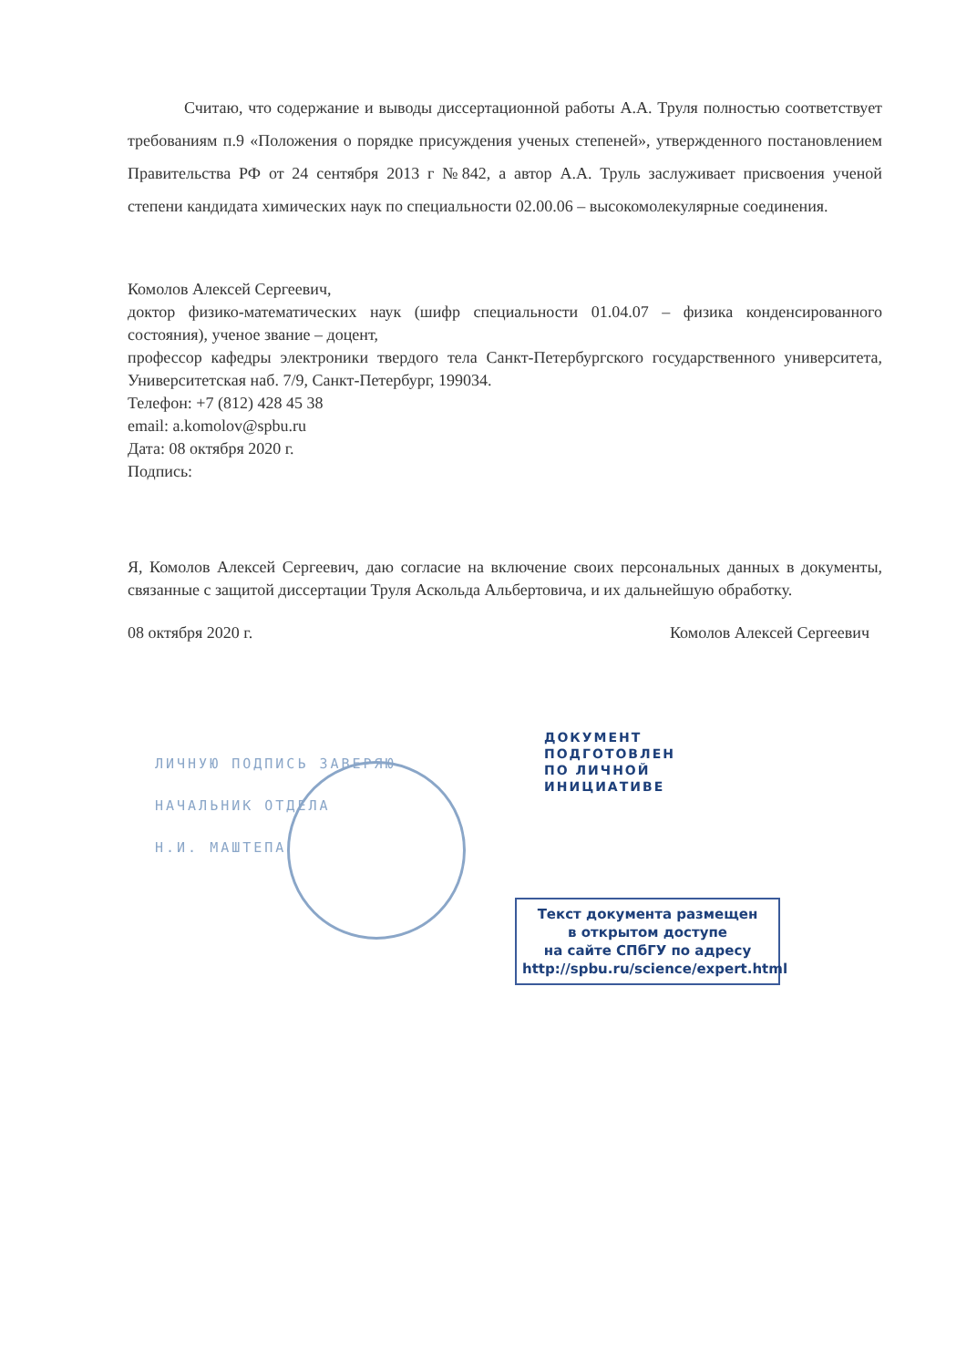Считаю, что содержание и выводы диссертационной работы А.А. Труля полностью соответствует требованиям п.9 «Положения о порядке присуждения ученых степеней», утвержденного постановлением Правительства РФ от 24 сентября 2013 г №842, а автор А.А. Труль заслуживает присвоения ученой степени кандидата химических наук по специальности 02.00.06 – высокомолекулярные соединения.
Комолов Алексей Сергеевич,
доктор физико-математических наук (шифр специальности 01.04.07 – физика конденсированного состояния), ученое звание – доцент,
профессор кафедры электроники твердого тела Санкт-Петербургского государственного университета, Университетская наб. 7/9, Санкт-Петербург, 199034.
Телефон: +7 (812) 428 45 38
email: a.komolov@spbu.ru
Дата: 08 октября 2020 г.
Подпись:
Я, Комолов Алексей Сергеевич, даю согласие на включение своих персональных данных в документы, связанные с защитой диссертации Труля Аскольда Альбертовича, и их дальнейшую обработку.
08 октября 2020 г. Комолов Алексей Сергеевич
ЛИЧНУЮ ПОДПИСЬ ЗАВЕРЯЮ
НАЧАЛЬНИК ОТДЕЛА
Н.И. МАШТЕПА
ДОКУМЕНТ
ПОДГОТОВЛЕН
ПО ЛИЧНОЙ
ИНИЦИАТИВЕ
Текст документа размещен
в открытом доступе
на сайте СПбГУ по адресу
http://spbu.ru/science/expert.html